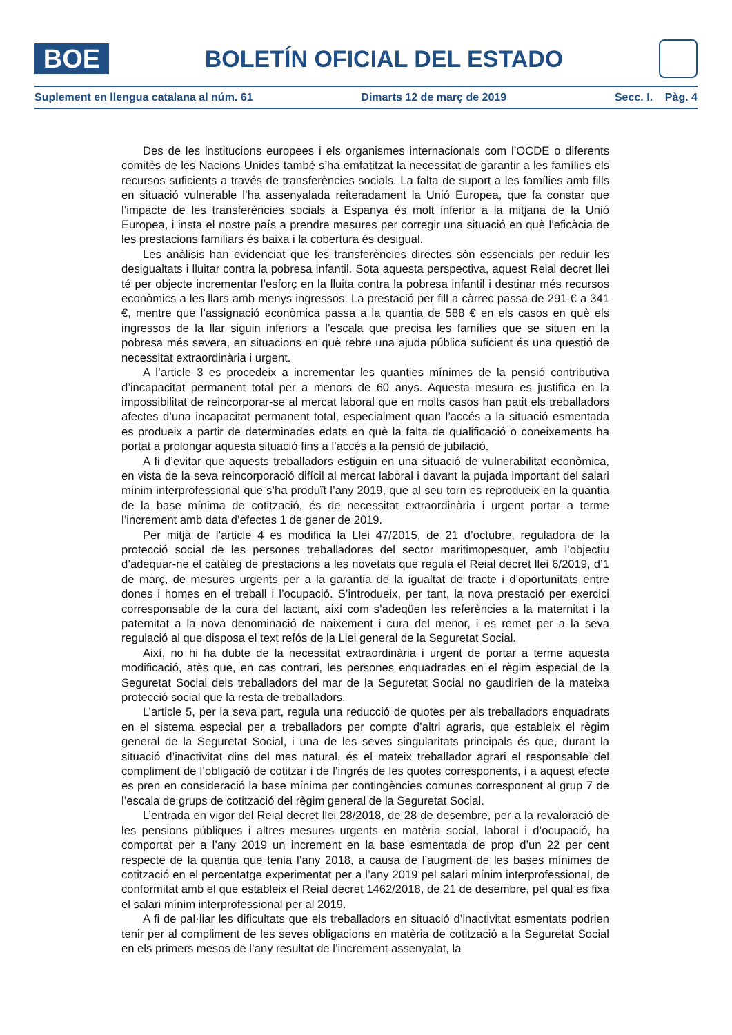BOE
BOLETÍN OFICIAL DEL ESTADO
Suplement en llengua catalana al núm. 61 Dimarts 12 de març de 2019 Secc. I. Pàg. 4
Des de les institucions europees i els organismes internacionals com l’OCDE o diferents comitès de les Nacions Unides també s’ha emfatitzat la necessitat de garantir a les famílies els recursos suficients a través de transferències socials. La falta de suport a les famílies amb fills en situació vulnerable l’ha assenyalada reiteradament la Unió Europea, que fa constar que l’impacte de les transferències socials a Espanya és molt inferior a la mitjana de la Unió Europea, i insta el nostre país a prendre mesures per corregir una situació en què l’eficàcia de les prestacions familiars és baixa i la cobertura és desigual.
Les anàlisis han evidenciat que les transferències directes són essencials per reduir les desigualtats i lluitar contra la pobresa infantil. Sota aquesta perspectiva, aquest Reial decret llei té per objecte incrementar l’esforç en la lluita contra la pobresa infantil i destinar més recursos econòmics a les llars amb menys ingressos. La prestació per fill a càrrec passa de 291 € a 341 €, mentre que l’assignació econòmica passa a la quantia de 588 € en els casos en què els ingressos de la llar siguin inferiors a l’escala que precisa les famílies que se situen en la pobresa més severa, en situacions en què rebre una ajuda pública suficient és una qüestió de necessitat extraordinària i urgent.
A l’article 3 es procedeix a incrementar les quanties mínimes de la pensió contributiva d’incapacitat permanent total per a menors de 60 anys. Aquesta mesura es justifica en la impossibilitat de reincorporar-se al mercat laboral que en molts casos han patit els treballadors afectes d’una incapacitat permanent total, especialment quan l’accés a la situació esmentada es produeix a partir de determinades edats en què la falta de qualificació o coneixements ha portat a prolongar aquesta situació fins a l’accés a la pensió de jubilació.
A fi d’evitar que aquests treballadors estiguin en una situació de vulnerabilitat econòmica, en vista de la seva reincorporació difícil al mercat laboral i davant la pujada important del salari mínim interprofessional que s’ha produït l’any 2019, que al seu torn es reprodueix en la quantia de la base mínima de cotització, és de necessitat extraordinària i urgent portar a terme l’increment amb data d’efectes 1 de gener de 2019.
Per mitjà de l’article 4 es modifica la Llei 47/2015, de 21 d’octubre, reguladora de la protecció social de les persones treballadores del sector maritimopesquer, amb l’objectiu d’adequar-ne el catàleg de prestacions a les novetats que regula el Reial decret llei 6/2019, d’1 de març, de mesures urgents per a la garantia de la igualtat de tracte i d’oportunitats entre dones i homes en el treball i l’ocupació. S’introdueix, per tant, la nova prestació per exercici corresponsable de la cura del lactant, així com s’adeqüen les referències a la maternitat i la paternitat a la nova denominació de naixement i cura del menor, i es remet per a la seva regulació al que disposa el text refós de la Llei general de la Seguretat Social.
Així, no hi ha dubte de la necessitat extraordinària i urgent de portar a terme aquesta modificació, atès que, en cas contrari, les persones enquadrades en el règim especial de la Seguretat Social dels treballadors del mar de la Seguretat Social no gaudirien de la mateixa protecció social que la resta de treballadors.
L’article 5, per la seva part, regula una reducció de quotes per als treballadors enquadrats en el sistema especial per a treballadors per compte d’altri agraris, que estableix el règim general de la Seguretat Social, i una de les seves singularitats principals és que, durant la situació d’inactivitat dins del mes natural, és el mateix treballador agrari el responsable del compliment de l’obligació de cotitzar i de l’ingrés de les quotes corresponents, i a aquest efecte es pren en consideració la base mínima per contingències comunes corresponent al grup 7 de l’escala de grups de cotització del règim general de la Seguretat Social.
L’entrada en vigor del Reial decret llei 28/2018, de 28 de desembre, per a la revaloració de les pensions públiques i altres mesures urgents en matèria social, laboral i d’ocupació, ha comportat per a l’any 2019 un increment en la base esmentada de prop d’un 22 per cent respecte de la quantia que tenia l’any 2018, a causa de l’augment de les bases mínimes de cotització en el percentatge experimentat per a l’any 2019 pel salari mínim interprofessional, de conformitat amb el que estableix el Reial decret 1462/2018, de 21 de desembre, pel qual es fixa el salari mínim interprofessional per al 2019.
A fi de pal·liar les dificultats que els treballadors en situació d’inactivitat esmentats podrien tenir per al compliment de les seves obligacions en matèria de cotització a la Seguretat Social en els primers mesos de l’any resultat de l’increment assenyalat, la